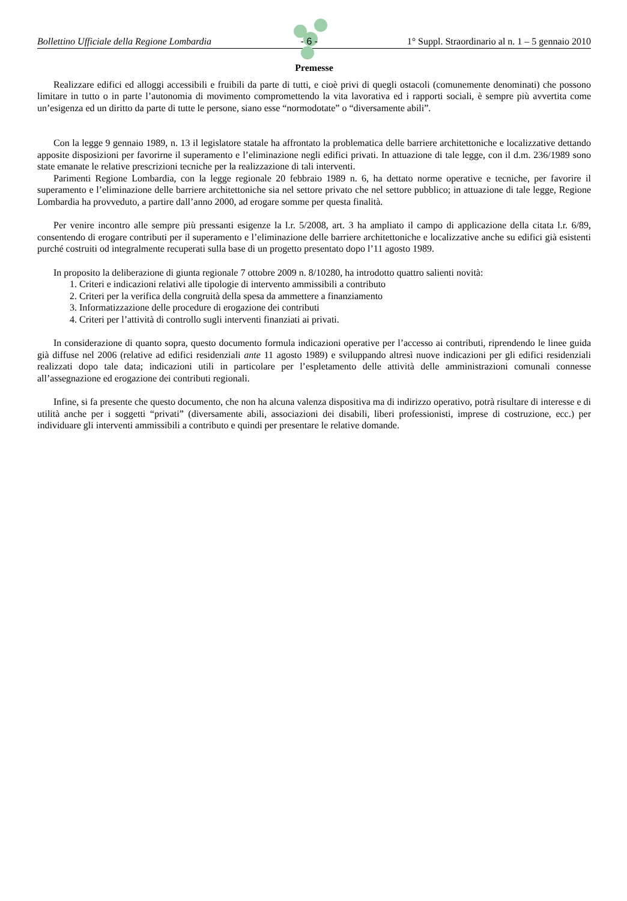Bollettino Ufficiale della Regione Lombardia - 6 - 1° Suppl. Straordinario al n. 1 – 5 gennaio 2010
Premesse
Realizzare edifici ed alloggi accessibili e fruibili da parte di tutti, e cioè privi di quegli ostacoli (comunemente denominati) che possono limitare in tutto o in parte l’autonomia di movimento compromettendo la vita lavorativa ed i rapporti sociali, è sempre più avvertita come un’esigenza ed un diritto da parte di tutte le persone, siano esse “normodotate” o “diversamente abili”.
Con la legge 9 gennaio 1989, n. 13 il legislatore statale ha affrontato la problematica delle barriere architettoniche e localizzative dettando apposite disposizioni per favorirne il superamento e l’eliminazione negli edifici privati. In attuazione di tale legge, con il d.m. 236/1989 sono state emanate le relative prescrizioni tecniche per la realizzazione di tali interventi.
Parimenti Regione Lombardia, con la legge regionale 20 febbraio 1989 n. 6, ha dettato norme operative e tecniche, per favorire il superamento e l’eliminazione delle barriere architettoniche sia nel settore privato che nel settore pubblico; in attuazione di tale legge, Regione Lombardia ha provveduto, a partire dall’anno 2000, ad erogare somme per questa finalità.
Per venire incontro alle sempre più pressanti esigenze la l.r. 5/2008, art. 3 ha ampliato il campo di applicazione della citata l.r. 6/89, consentendo di erogare contributi per il superamento e l’eliminazione delle barriere architettoniche e localizzative anche su edifici già esistenti purché costruiti od integralmente recuperati sulla base di un progetto presentato dopo l’11 agosto 1989.
In proposito la deliberazione di giunta regionale 7 ottobre 2009 n. 8/10280, ha introdotto quattro salienti novità:
1. Criteri e indicazioni relativi alle tipologie di intervento ammissibili a contributo
2. Criteri per la verifica della congruità della spesa da ammettere a finanziamento
3. Informatizzazione delle procedure di erogazione dei contributi
4. Criteri per l’attività di controllo sugli interventi finanziati ai privati.
In considerazione di quanto sopra, questo documento formula indicazioni operative per l’accesso ai contributi, riprendendo le linee guida già diffuse nel 2006 (relative ad edifici residenziali ante 11 agosto 1989) e sviluppando altresì nuove indicazioni per gli edifici residenziali realizzati dopo tale data; indicazioni utili in particolare per l’espletamento delle attività delle amministrazioni comunali connesse all’assegnazione ed erogazione dei contributi regionali.
Infine, si fa presente che questo documento, che non ha alcuna valenza dispositiva ma di indirizzo operativo, potrà risultare di interesse e di utilità anche per i soggetti “privati” (diversamente abili, associazioni dei disabili, liberi professionisti, imprese di costruzione, ecc.) per individuare gli interventi ammissibili a contributo e quindi per presentare le relative domande.